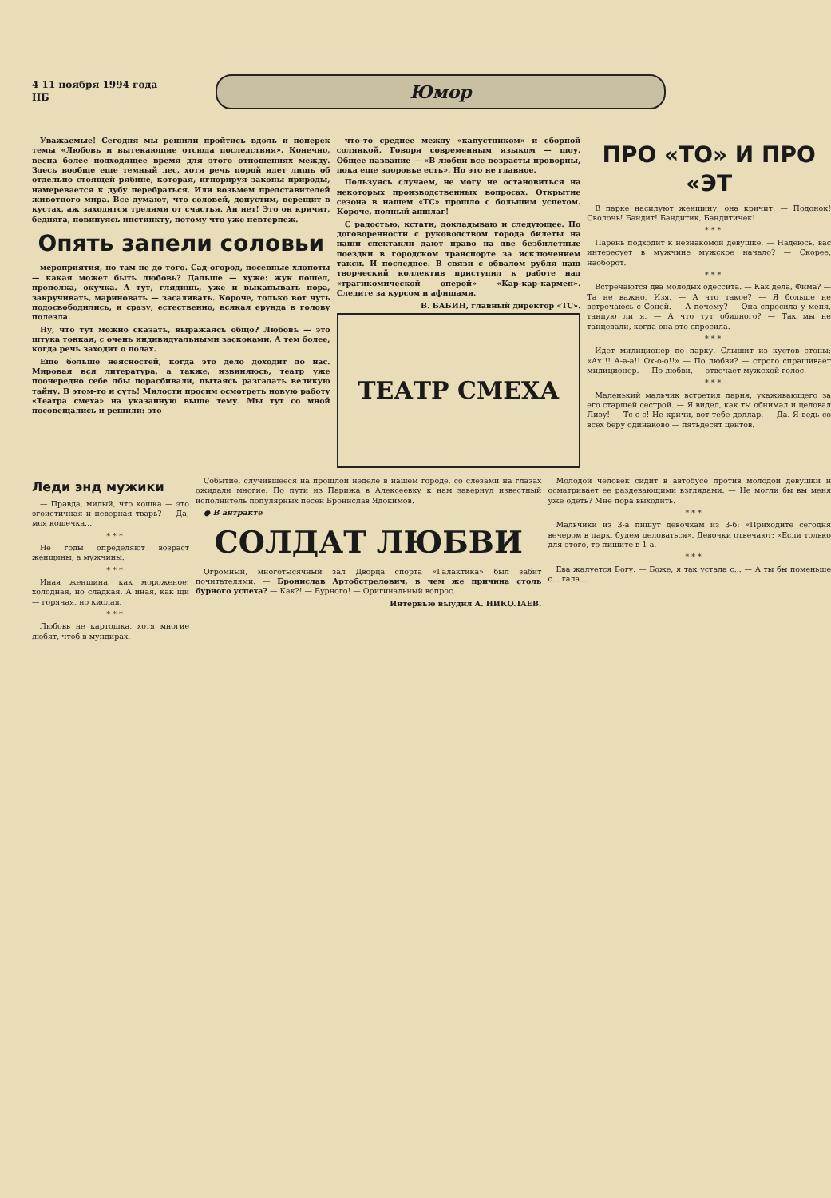4 11 ноября 1994 года НБ
Юмор
Уважаемые! Сегодня мы решили пройтись вдоль и поперек темы «Любовь и вытекающие отсюда последствия». Конечно, весна более подходящее время для этого отношениях между. Здесь вообще еще темный лес, хотя речь порой идет лишь об отдельно стоящей рябине, которая, игнорируя законы природы, намеревается к дубу перебраться. Или возьмем представителей животного мира. Все думают, что соловей, допустим, верещит в кустах, аж заходится трелями от счастья. Ан нет! Это он кричит, бедняга, повинуясь инстинкту, потому что уже невтерпеж.
Опять запели соловьи
мероприятия, но там не до того. Сад-огород, посевные хлопоты — какая может быть любовь? Дальше — хуже: жук пошел, прополка, окучка. А тут, глядишь, уже и выкапывать пора, закручивать, мариновать — засаливать. Короче, только вот чуть подосвободились, и сразу, естественно, всякая ерунда в голову полезла.
Ну, что тут можно сказать, выражаясь общо? Любовь — это штука тонкая, с очень индивидуальными заскоками. А тем более, когда речь заходит о полах.
Еще больше неясностей, когда это дело доходит до нас. Мировая вся литература, а также, извиняюсь, театр уже поочередно себе лбы порасбивали, пытаясь разгадать великую тайну. В этом-то и суть! Милости просим осмотреть новую работу «Театра смеха» на указанную выше тему. Мы тут со мной посовещались и решили: это
что-то среднее между «капустником» и сборной солянкой. Говоря современным языком — шоу. Общее название — «В любви все возрасты проворны, пока еще здоровье есть». Но это не главное.
Пользуясь случаем, не могу не остановиться на некоторых производственных вопросах. Открытие сезона в нашем «ТС» прошло с большим успехом. Короче, полный аншлаг!
С радостью, кстати, докладываю и следующее. По договоренности с руководством города билеты на наши спектакли дают право на две безбилетные поездки в городском транспорте за исключением такси. И последнее. В связи с обвалом рубля наш творческий коллектив приступил к работе над «трагикомической оперой» «Кар-кар-кармен». Следите за курсом и афишами.
В. БАБИН, главный директор «ТС».
ТЕАТР СМЕХА
ПРО «ТО» И ПРО «ЭТ
В парке насилуют женщину, она кричит: — Подонок! Сволочь! Бандит! Бандитик, Бандитичек!
* * *
Парень подходит к незнакомой девушке. — Надеюсь, вас интересует в мужчине мужское начало? — Скорее, наоборот.
* * *
Встречаются два молодых одессита. — Как дела, Фима? — Та не важно, Изя. — А что такое? — Я больше не встречаюсь с Соней. — А почему? — Она спросила у меня, танцую ли я. — А что тут обидного? — Так мы не танцевали, когда она это спросила.
* * *
Идет милиционер по парку. Слышит из кустов стоны: «Ах!!! А-а-а!! Ох-о-о!!» — По любви? — строго спрашивает милиционер. — По любви, — отвечает мужской голос.
* * *
Маленький мальчик встретил парня, ухаживающего за его старшей сестрой. — Я видел, как ты обнимал и целовал Лизу! — Тс-с-с! Не кричи, вот тебе доллар. — Да. Я ведь со всех беру одинаково — пятьдесят центов.
Леди энд мужики
— Правда, милый, что кошка — это эгоистичная и неверная тварь? — Да, моя кошечка...
* * *
Не годы определяют возраст женщины, а мужчины.
* * *
Иная женщина, как мороженое: холодная, но сладкая. А иная, как щи — горячая, но кислая.
* * *
Любовь не картошка, хотя многие любят, чтоб в мундирах.
Событие, случившееся на прошлой неделе в нашем городе, со слезами на глазах ожидали многие. По пути из Парижа в Алексеевку к нам завернул известный исполнитель популярных песен Бронислав Ядокимов.
● В антракте
СОЛДАТ ЛЮБВИ
Огромный, многотысячный зал Дворца спорта «Галактика» был забит почитателями. — Бронислав Артобстрелович, в чем же причина столь бурного успеха? — Как?! — Бурного! — Оригинальный вопрос.
Интервью выудил А. НИКОЛАЕВ.
Молодой человек сидит в автобусе против молодой девушки и осматривает ее раздевающими взглядами. — Не могли бы вы меня уже одеть? Мне пора выходить.
* * *
Мальчики из 3-а пишут девочкам из 3-б: «Приходите сегодня вечером в парк, будем целоваться». Девочки отвечают: «Если только для этого, то пишите в 1-а.
* * *
Ева жалуется Богу: — Боже, я так устала с... — А ты бы поменьше с... гала...